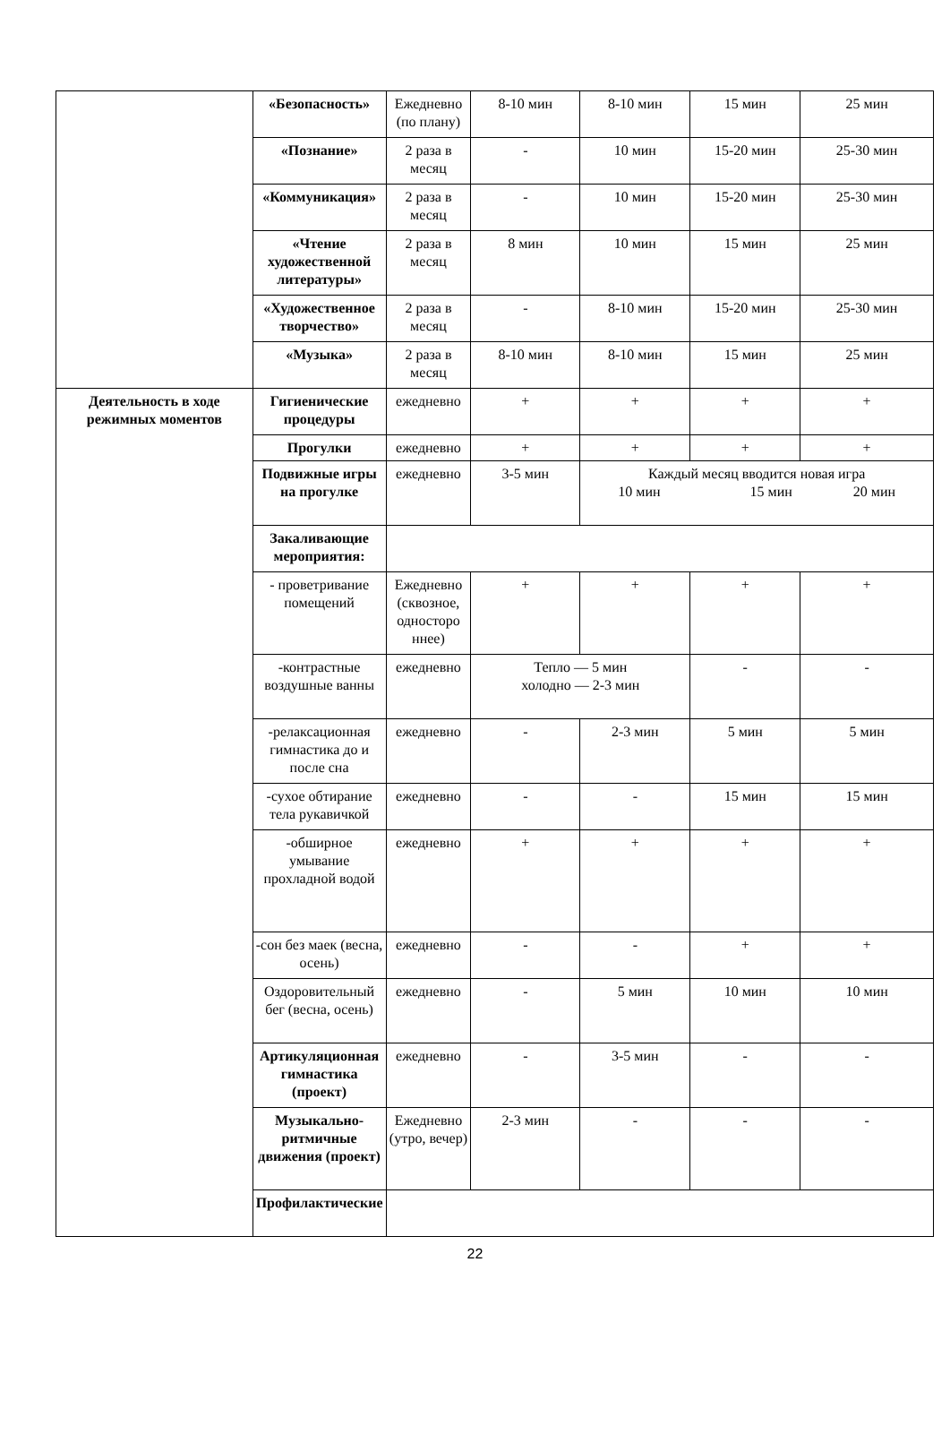| | «Безопасность» | Ежедневно (по плану) | 8-10 мин | 8-10 мин | 15 мин | 25 мин |
| | «Познание» | 2 раза в месяц | - | 10 мин | 15-20 мин | 25-30 мин |
| | «Коммуникация» | 2 раза в месяц | - | 10 мин | 15-20 мин | 25-30 мин |
| | «Чтение художественной литературы» | 2 раза в месяц | 8 мин | 10 мин | 15 мин | 25 мин |
| | «Художественное творчество» | 2 раза в месяц | - | 8-10 мин | 15-20 мин | 25-30 мин |
| | «Музыка» | 2 раза в месяц | 8-10 мин | 8-10 мин | 15 мин | 25 мин |
| Деятельность в ходе режимных моментов | Гигиенические процедуры | ежедневно | + | + | + | + |
| | Прогулки | ежедневно | + | + | + | + |
| | Подвижные игры на прогулке | ежедневно | 3-5 мин | Каждый месяц вводится новая игра 10 мин 15 мин 20 мин | | |
| | Закаливающие мероприятия: | | | | | |
| | - проветривание помещений | Ежедневно (сквозное, односторо ннее) | + | + | + | + |
| | -контрастные воздушные ванны | ежедневно | Тепло — 5 мин холодно — 2-3 мин | | - | - |
| | -релаксационная гимнастика до и после сна | ежедневно | - | 2-3 мин | 5 мин | 5 мин |
| | -сухое обтирание тела рукавичкой | ежедневно | - | - | 15 мин | 15 мин |
| | -обширное умывание прохладной водой | ежедневно | + | + | + | + |
| | -сон без маек (весна, осень) | ежедневно | - | - | + | + |
| | Оздоровительный бег (весна, осень) | ежедневно | - | 5 мин | 10 мин | 10 мин |
| | Артикуляционная гимнастика (проект) | ежедневно | - | 3-5 мин | - | - |
| | Музыкально-ритмичные движения (проект) | Ежедневно (утро, вечер) | 2-3 мин | - | - | - |
| | Профилактические | | | | | |
22